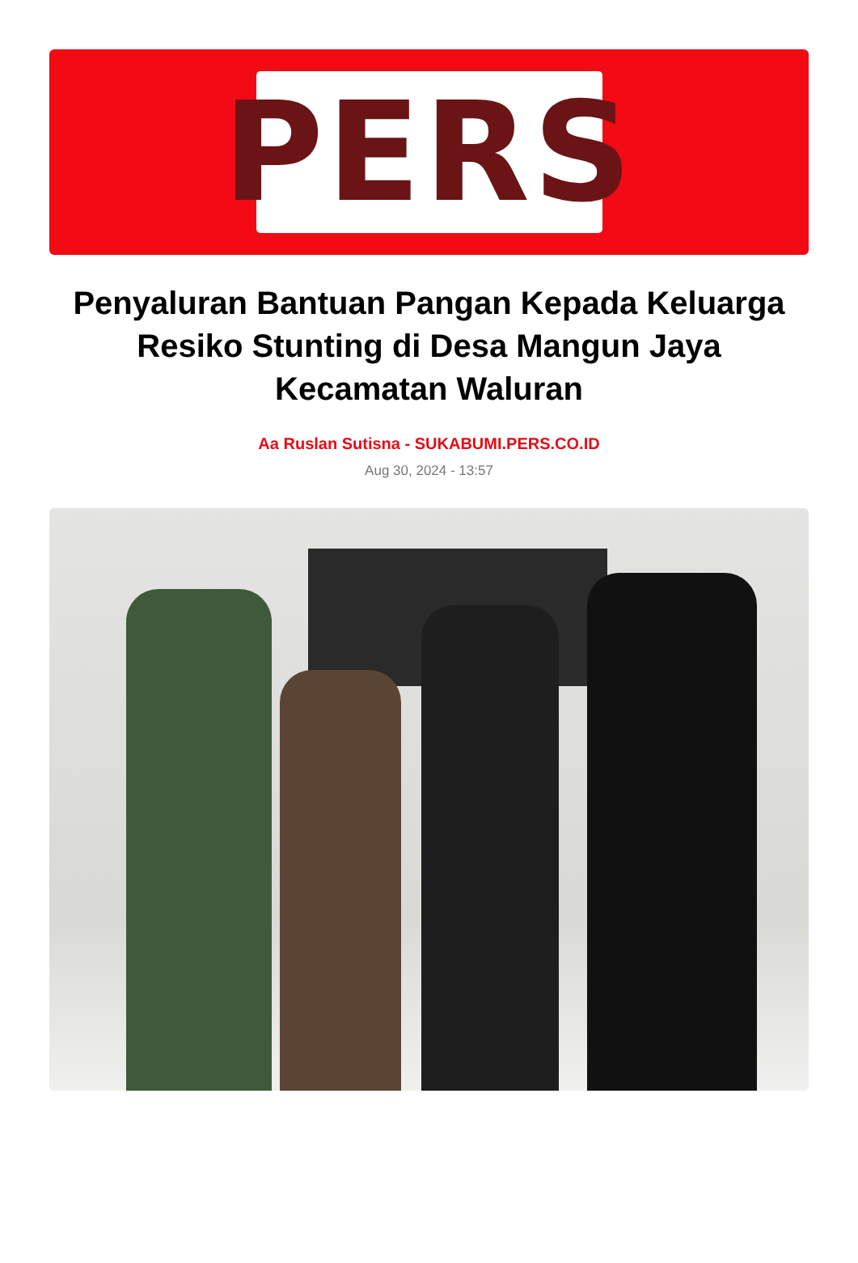PERS
Penyaluran Bantuan Pangan Kepada Keluarga Resiko Stunting di Desa Mangun Jaya Kecamatan Waluran
Aa Ruslan Sutisna - SUKABUMI.PERS.CO.ID
Aug 30, 2024 - 13:57